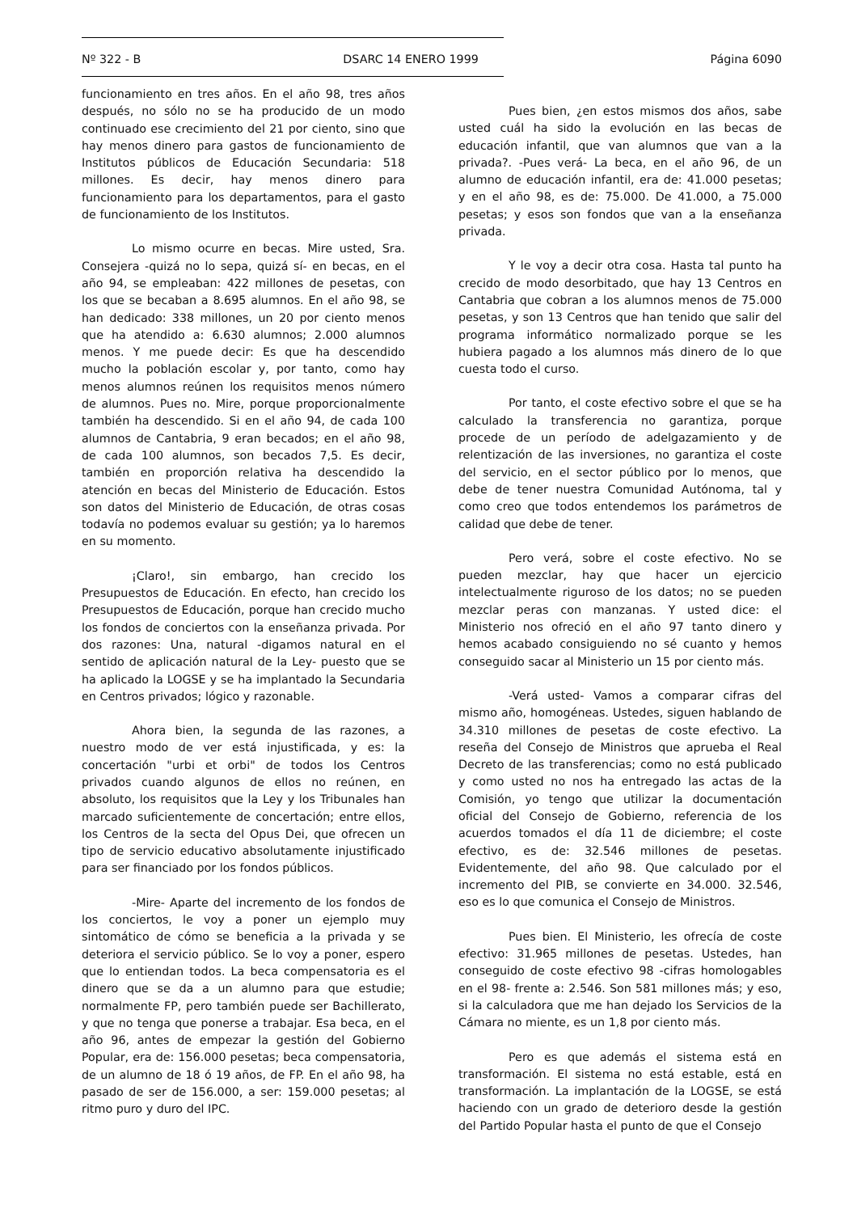Nº 322 - B DSARC 14 ENERO 1999 Página 6090
funcionamiento en tres años. En el año 98, tres años después, no sólo no se ha producido de un modo continuado ese crecimiento del 21 por ciento, sino que hay menos dinero para gastos de funcionamiento de Institutos públicos de Educación Secundaria: 518 millones. Es decir, hay menos dinero para funcionamiento para los departamentos, para el gasto de funcionamiento de los Institutos.
Lo mismo ocurre en becas. Mire usted, Sra. Consejera -quizá no lo sepa, quizá sí- en becas, en el año 94, se empleaban: 422 millones de pesetas, con los que se becaban a 8.695 alumnos. En el año 98, se han dedicado: 338 millones, un 20 por ciento menos que ha atendido a: 6.630 alumnos; 2.000 alumnos menos. Y me puede decir: Es que ha descendido mucho la población escolar y, por tanto, como hay menos alumnos reúnen los requisitos menos número de alumnos. Pues no. Mire, porque proporcionalmente también ha descendido. Si en el año 94, de cada 100 alumnos de Cantabria, 9 eran becados; en el año 98, de cada 100 alumnos, son becados 7,5. Es decir, también en proporción relativa ha descendido la atención en becas del Ministerio de Educación. Estos son datos del Ministerio de Educación, de otras cosas todavía no podemos evaluar su gestión; ya lo haremos en su momento.
¡Claro!, sin embargo, han crecido los Presupuestos de Educación. En efecto, han crecido los Presupuestos de Educación, porque han crecido mucho los fondos de conciertos con la enseñanza privada. Por dos razones: Una, natural -digamos natural en el sentido de aplicación natural de la Ley- puesto que se ha aplicado la LOGSE y se ha implantado la Secundaria en Centros privados; lógico y razonable.
Ahora bien, la segunda de las razones, a nuestro modo de ver está injustificada, y es: la concertación "urbi et orbi" de todos los Centros privados cuando algunos de ellos no reúnen, en absoluto, los requisitos que la Ley y los Tribunales han marcado suficientemente de concertación; entre ellos, los Centros de la secta del Opus Dei, que ofrecen un tipo de servicio educativo absolutamente injustificado para ser financiado por los fondos públicos.
-Mire- Aparte del incremento de los fondos de los conciertos, le voy a poner un ejemplo muy sintomático de cómo se beneficia a la privada y se deteriora el servicio público. Se lo voy a poner, espero que lo entiendan todos. La beca compensatoria es el dinero que se da a un alumno para que estudie; normalmente FP, pero también puede ser Bachillerato, y que no tenga que ponerse a trabajar. Esa beca, en el año 96, antes de empezar la gestión del Gobierno Popular, era de: 156.000 pesetas; beca compensatoria, de un alumno de 18 ó 19 años, de FP. En el año 98, ha pasado de ser de 156.000, a ser: 159.000 pesetas; al ritmo puro y duro del IPC.
Pues bien, ¿en estos mismos dos años, sabe usted cuál ha sido la evolución en las becas de educación infantil, que van alumnos que van a la privada?. -Pues verá- La beca, en el año 96, de un alumno de educación infantil, era de: 41.000 pesetas; y en el año 98, es de: 75.000. De 41.000, a 75.000 pesetas; y esos son fondos que van a la enseñanza privada.
Y le voy a decir otra cosa. Hasta tal punto ha crecido de modo desorbitado, que hay 13 Centros en Cantabria que cobran a los alumnos menos de 75.000 pesetas, y son 13 Centros que han tenido que salir del programa informático normalizado porque se les hubiera pagado a los alumnos más dinero de lo que cuesta todo el curso.
Por tanto, el coste efectivo sobre el que se ha calculado la transferencia no garantiza, porque procede de un período de adelgazamiento y de relentización de las inversiones, no garantiza el coste del servicio, en el sector público por lo menos, que debe de tener nuestra Comunidad Autónoma, tal y como creo que todos entendemos los parámetros de calidad que debe de tener.
Pero verá, sobre el coste efectivo. No se pueden mezclar, hay que hacer un ejercicio intelectualmente riguroso de los datos; no se pueden mezclar peras con manzanas. Y usted dice: el Ministerio nos ofreció en el año 97 tanto dinero y hemos acabado consiguiendo no sé cuanto y hemos conseguido sacar al Ministerio un 15 por ciento más.
-Verá usted- Vamos a comparar cifras del mismo año, homogéneas. Ustedes, siguen hablando de 34.310 millones de pesetas de coste efectivo. La reseña del Consejo de Ministros que aprueba el Real Decreto de las transferencias; como no está publicado y como usted no nos ha entregado las actas de la Comisión, yo tengo que utilizar la documentación oficial del Consejo de Gobierno, referencia de los acuerdos tomados el día 11 de diciembre; el coste efectivo, es de: 32.546 millones de pesetas. Evidentemente, del año 98. Que calculado por el incremento del PIB, se convierte en 34.000. 32.546, eso es lo que comunica el Consejo de Ministros.
Pues bien. El Ministerio, les ofrecía de coste efectivo: 31.965 millones de pesetas. Ustedes, han conseguido de coste efectivo 98 -cifras homologables en el 98- frente a: 2.546. Son 581 millones más; y eso, si la calculadora que me han dejado los Servicios de la Cámara no miente, es un 1,8 por ciento más.
Pero es que además el sistema está en transformación. El sistema no está estable, está en transformación. La implantación de la LOGSE, se está haciendo con un grado de deterioro desde la gestión del Partido Popular hasta el punto de que el Consejo